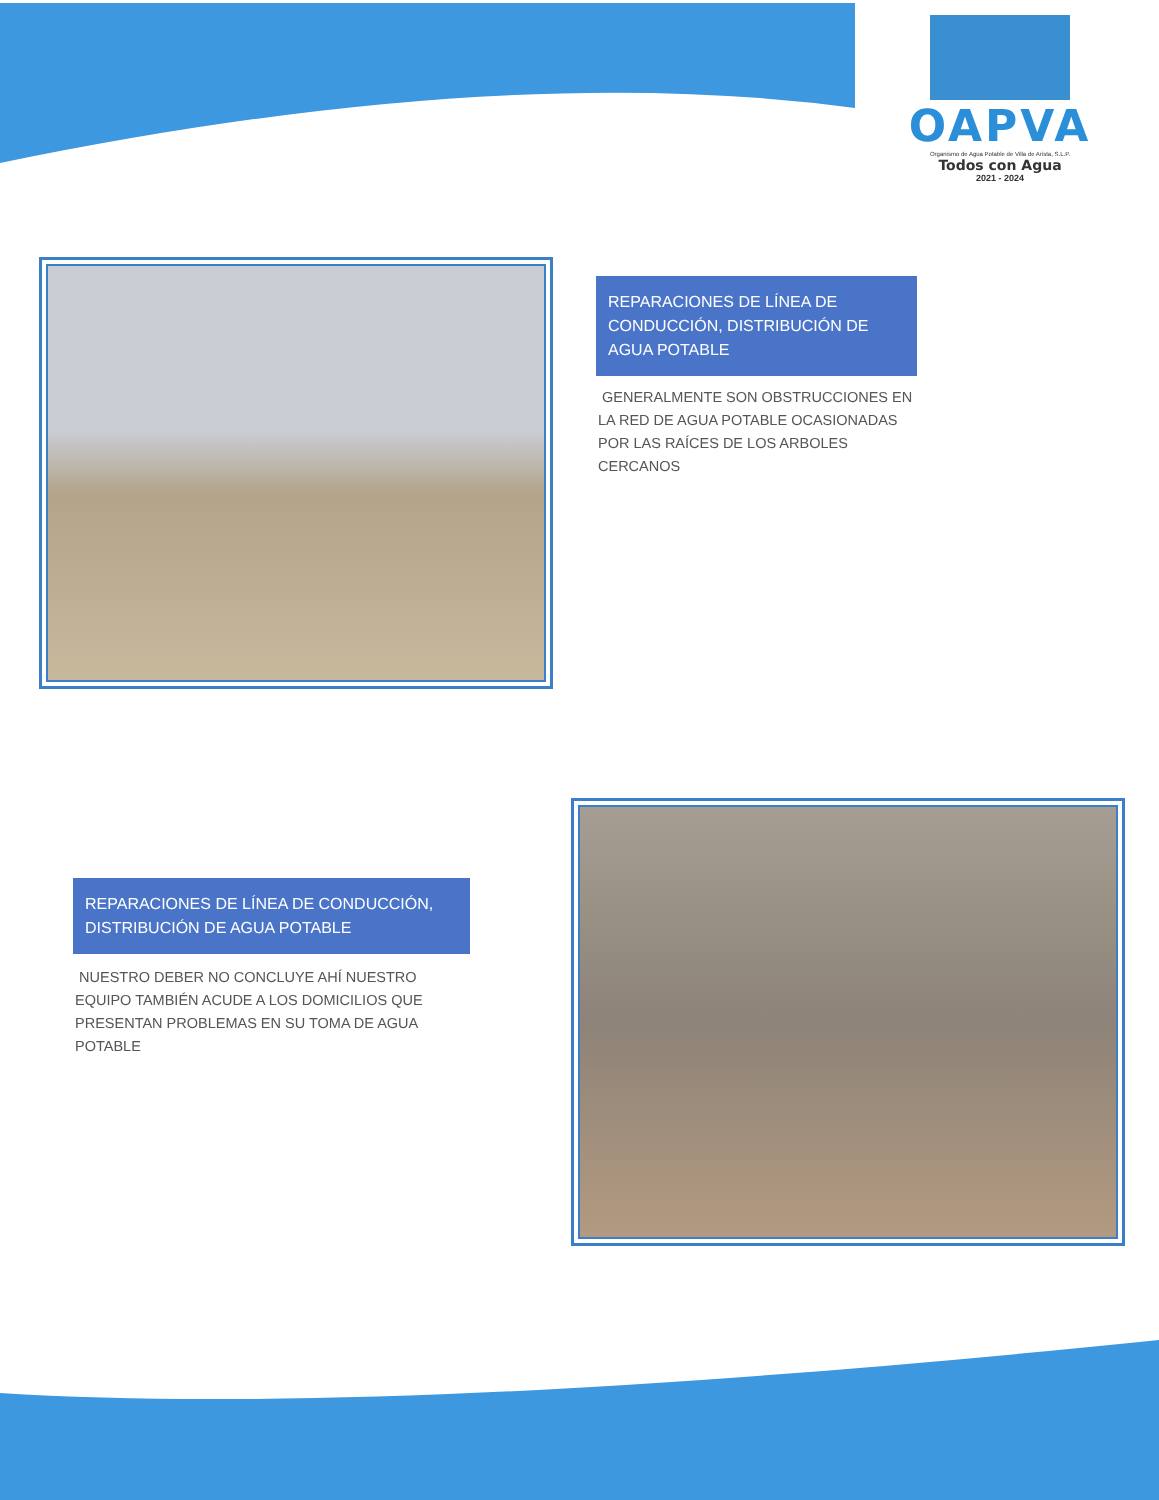OAPVA
Organismo de Agua Potable de Villa de Arista, S.L.P.
Todos con Agua
2021 - 2024
REPARACIONES DE LÍNEA DE CONDUCCIÓN, DISTRIBUCIÓN DE AGUA POTABLE
GENERALMENTE SON OBSTRUCCIONES EN LA RED DE AGUA POTABLE OCASIONADAS POR LAS RAÍCES DE LOS ARBOLES CERCANOS
REPARACIONES DE LÍNEA DE CONDUCCIÓN, DISTRIBUCIÓN DE AGUA POTABLE
NUESTRO DEBER NO CONCLUYE AHÍ NUESTRO EQUIPO TAMBIÉN ACUDE A LOS DOMICILIOS QUE PRESENTAN PROBLEMAS EN SU TOMA DE AGUA POTABLE